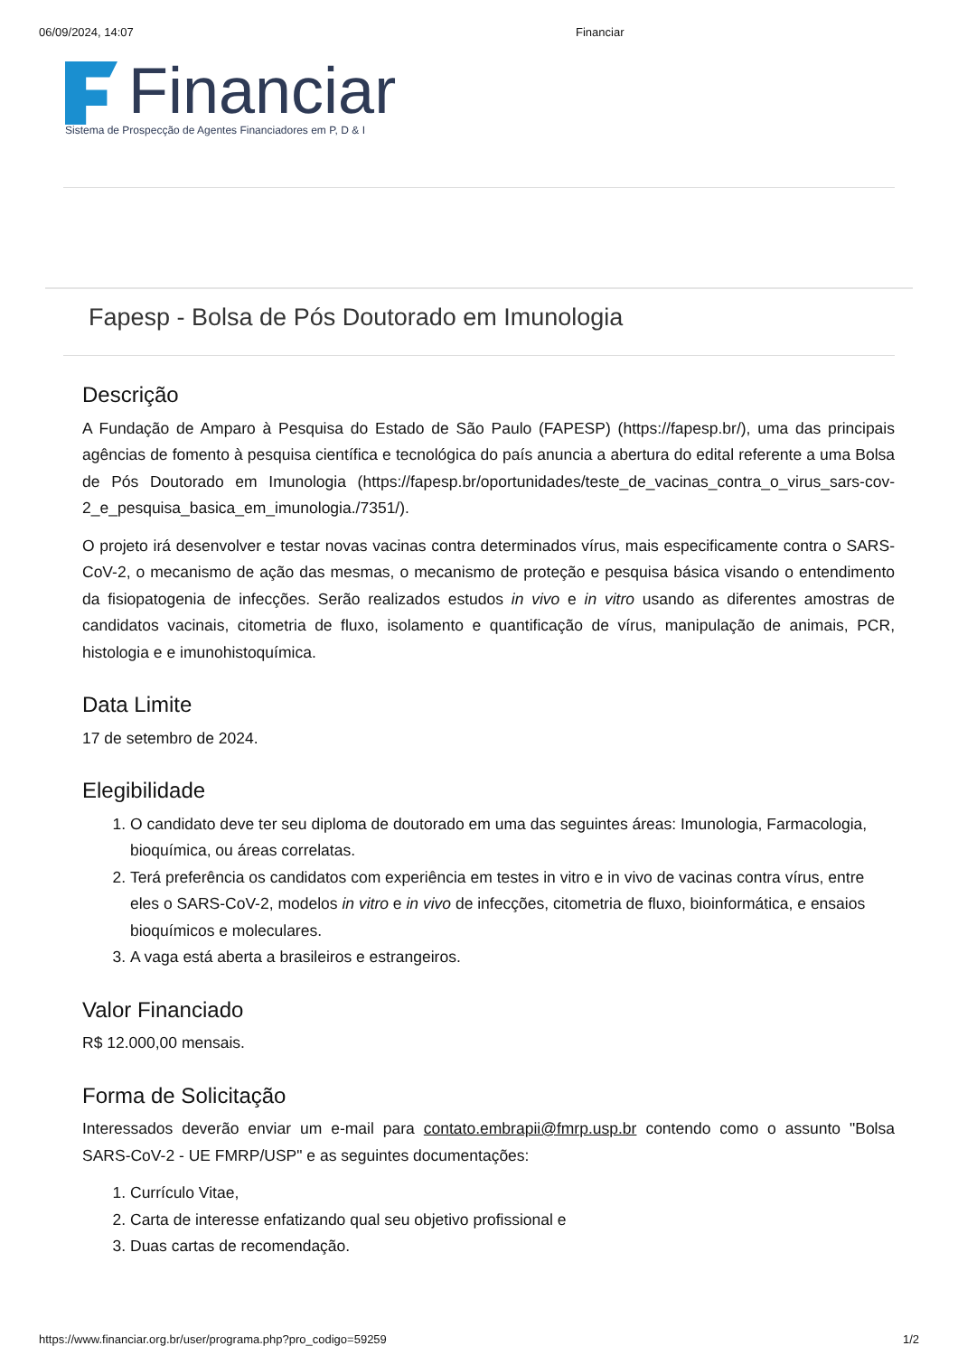06/09/2024, 14:07 Financiar
Financiar
Sistema de Prospecção de Agentes Financiadores em P, D & I
Fapesp - Bolsa de Pós Doutorado em Imunologia
Descrição
A Fundação de Amparo à Pesquisa do Estado de São Paulo (FAPESP) (https://fapesp.br/), uma das principais agências de fomento à pesquisa científica e tecnológica do país anuncia a abertura do edital referente a uma Bolsa de Pós Doutorado em Imunologia (https://fapesp.br/oportunidades/teste_de_vacinas_contra_o_virus_sars-cov-2_e_pesquisa_basica_em_imunologia./7351/).
O projeto irá desenvolver e testar novas vacinas contra determinados vírus, mais especificamente contra o SARS-CoV-2, o mecanismo de ação das mesmas, o mecanismo de proteção e pesquisa básica visando o entendimento da fisiopatogenia de infecções. Serão realizados estudos in vivo e in vitro usando as diferentes amostras de candidatos vacinais, citometria de fluxo, isolamento e quantificação de vírus, manipulação de animais, PCR, histologia e e imunohistoquímica.
Data Limite
17 de setembro de 2024.
Elegibilidade
1. O candidato deve ter seu diploma de doutorado em uma das seguintes áreas: Imunologia, Farmacologia, bioquímica, ou áreas correlatas.
2. Terá preferência os candidatos com experiência em testes in vitro e in vivo de vacinas contra vírus, entre eles o SARS-CoV-2, modelos in vitro e in vivo de infecções, citometria de fluxo, bioinformática, e ensaios bioquímicos e moleculares.
3. A vaga está aberta a brasileiros e estrangeiros.
Valor Financiado
R$ 12.000,00 mensais.
Forma de Solicitação
Interessados deverão enviar um e-mail para contato.embrapii@fmrp.usp.br contendo como o assunto "Bolsa SARS-CoV-2 - UE FMRP/USP" e as seguintes documentações:
1. Currículo Vitae,
2. Carta de interesse enfatizando qual seu objetivo profissional e
3. Duas cartas de recomendação.
https://www.financiar.org.br/user/programa.php?pro_codigo=59259 1/2